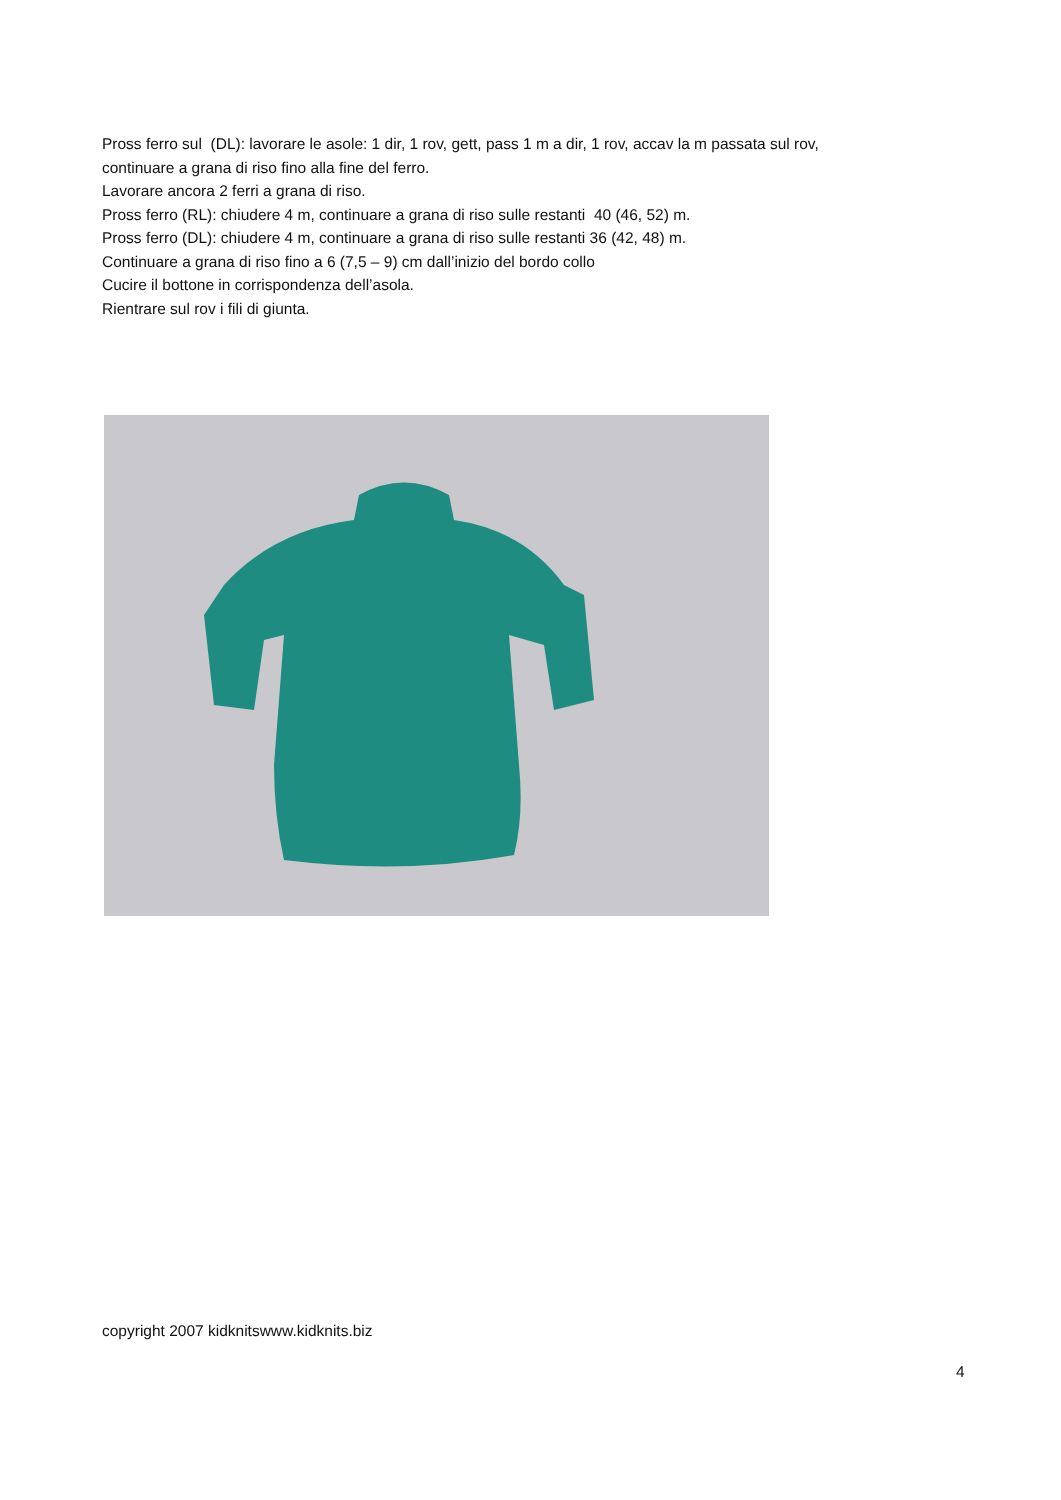Pross ferro sul (DL): lavorare le asole: 1 dir, 1 rov, gett, pass 1 m a dir, 1 rov, accav la m passata sul rov,
continuare a grana di riso fino alla fine del ferro.
Lavorare ancora 2 ferri a grana di riso.
Pross ferro (RL): chiudere 4 m, continuare a grana di riso sulle restanti 40 (46, 52) m.
Pross ferro (DL): chiudere 4 m, continuare a grana di riso sulle restanti 36 (42, 48) m.
Continuare a grana di riso fino a 6 (7,5 – 9) cm dall’inizio del bordo collo
Cucire il bottone in corrispondenza dell’asola.
Rientrare sul rov i fili di giunta.
copyright 2007 kidknitswww.kidknits.biz
4